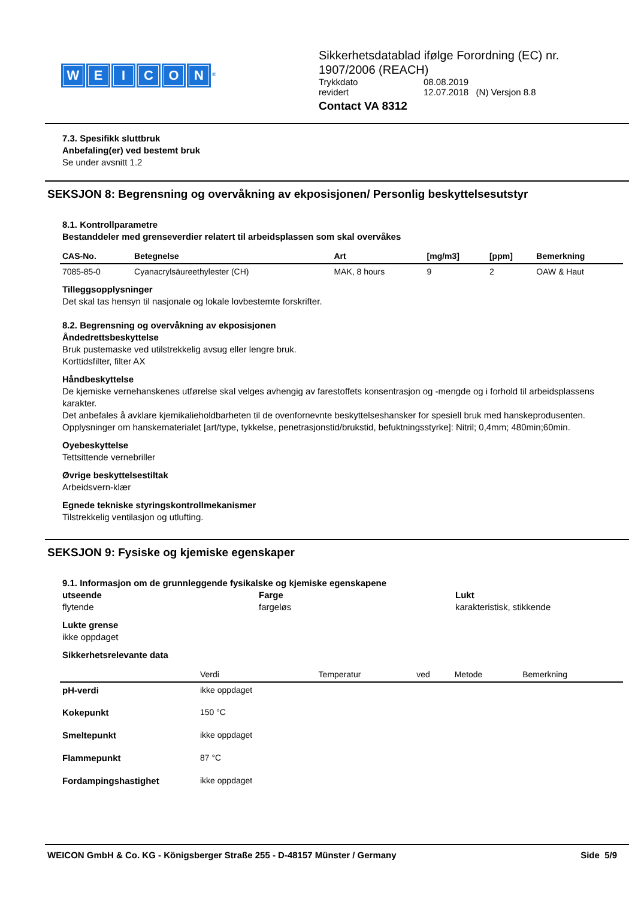WEICON<sup>®</sup>
Sikkerhetsdatablad ifølge Forordning (EC) nr.
1907/2006 (REACH)
| Trykkdato | 08.08.2019 |
| revidert | 12.07.2018 (N) Versjon 8.8 |
Contact VA 8312
7.3. Spesifikk sluttbruk
Anbefaling(er) ved bestemt bruk
Se under avsnitt 1.2
SEKSJON 8: Begrensning og overvåkning av ekposisjonen/ Personlig beskyttelsesutstyr
8.1. Kontrollparametre
Bestanddeler med grenseverdier relatert til arbeidsplassen som skal overvåkes
| CAS-No. | Betegnelse | Art | [mg/m3] | [ppm] | Bemerkning |
| --- | --- | --- | --- | --- | --- |
| 7085-85-0 | Cyanacrylsäureethylester (CH) | MAK, 8 hours | 9 | 2 | OAW & Haut |
Tilleggsopplysninger
Det skal tas hensyn til nasjonale og lokale lovbestemte forskrifter.
8.2. Begrensning og overvåkning av ekposisjonen
Åndedrettsbeskyttelse
Bruk pustemaske ved utilstrekkelig avsug eller lengre bruk.
Korttidsfilter, filter AX
Håndbeskyttelse
De kjemiske vernehanskenes utførelse skal velges avhengig av farestoffets konsentrasjon og -mengde og i forhold til arbeidsplassens karakter.
Det anbefales å avklare kjemikalieholdbarheten til de ovenfornevnte beskyttelseshansker for spesiell bruk med hanskeprodusenten.
Opplysninger om hanskematerialet [art/type, tykkelse, penetrasjonstid/brukstid, befuktningsstyrke]: Nitril; 0,4mm; 480min;60min.
Oyebeskyttelse
Tettsittende vernebriller
Øvrige beskyttelsestiltak
Arbeidsvern-klær
Egnede tekniske styringskontrollmekanismer
Tilstrekkelig ventilasjon og utlufting.
SEKSJON 9: Fysiske og kjemiske egenskaper
9.1. Informasjon om de grunnleggende fysikalske og kjemiske egenskapene
utseende
flytende
Farge
fargeløs
Lukt
karakteristisk, stikkende
Lukte grense
ikke oppdaget
Sikkerhetsrelevante data
| | Verdi | Temperatur | ved | Metode | Bemerkning |
| pH-verdi | ikke oppdaget | | | | |
| Kokepunkt | 150 °C | | | | |
| Smeltepunkt | ikke oppdaget | | | | |
| Flammepunkt | 87 °C | | | | |
| Fordampingshastighet | ikke oppdaget | | | | |
WEICON GmbH & Co. KG - Königsberger Straße 255 - D-48157 Münster / Germany Side 5/9